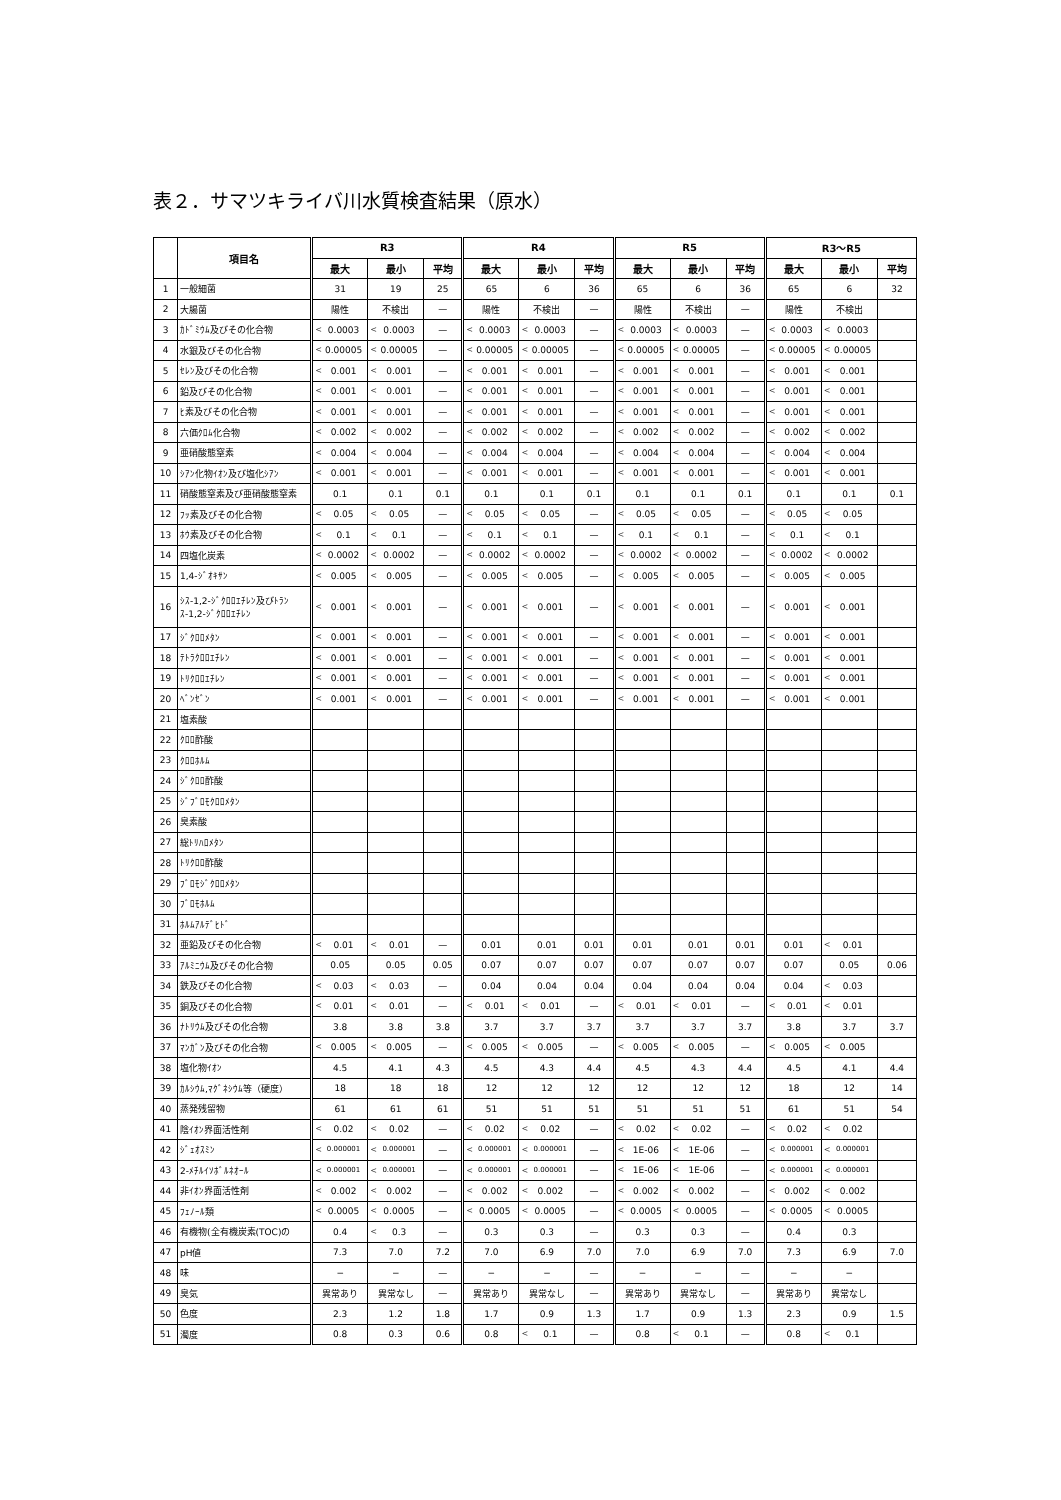表２．サマツキライバ川水質検査結果（原水）
| | 項目名 | R3 | | | R4 | | | R5 | | | R3～R5 | | |
| --- | --- | --- | --- | --- | --- | --- | --- | --- | --- | --- | --- | --- | --- |
| | | 最大 | 最小 | 平均 | 最大 | 最小 | 平均 | 最大 | 最小 | 平均 | 最大 | 最小 | 平均 |
| 1 | 一般細菌 | 31 | 19 | 25 | 65 | 6 | 36 | 65 | 6 | 36 | 65 | 6 | 32 |
| 2 | 大腸菌 | 陽性 | 不検出 | — | 陽性 | 不検出 | — | 陽性 | 不検出 | — | 陽性 | 不検出 | |
| 3 | ｶﾄﾞﾐｳﾑ及びその化合物 | < 0.0003 | < 0.0003 | — | < 0.0003 | < 0.0003 | — | < 0.0003 | < 0.0003 | — | < 0.0003 | < 0.0003 | |
| 4 | 水銀及びその化合物 | < 0.00005 | < 0.00005 | — | < 0.00005 | < 0.00005 | — | < 0.00005 | < 0.00005 | — | < 0.00005 | < 0.00005 | |
| 5 | ｾﾚﾝ及びその化合物 | < 0.001 | < 0.001 | — | < 0.001 | < 0.001 | — | < 0.001 | < 0.001 | — | < 0.001 | < 0.001 | |
| 6 | 鉛及びその化合物 | < 0.001 | < 0.001 | — | < 0.001 | < 0.001 | — | < 0.001 | < 0.001 | — | < 0.001 | < 0.001 | |
| 7 | ﾋ素及びその化合物 | < 0.001 | < 0.001 | — | < 0.001 | < 0.001 | — | < 0.001 | < 0.001 | — | < 0.001 | < 0.001 | |
| 8 | 六価ｸﾛﾑ化合物 | < 0.002 | < 0.002 | — | < 0.002 | < 0.002 | — | < 0.002 | < 0.002 | — | < 0.002 | < 0.002 | |
| 9 | 亜硝酸態窒素 | < 0.004 | < 0.004 | — | < 0.004 | < 0.004 | — | < 0.004 | < 0.004 | — | < 0.004 | < 0.004 | |
| 10 | ｼｱﾝ化物ｲｵﾝ及び塩化ｼｱﾝ | < 0.001 | < 0.001 | — | < 0.001 | < 0.001 | — | < 0.001 | < 0.001 | — | < 0.001 | < 0.001 | |
| 11 | 硝酸態窒素及び亜硝酸態窒素 | 0.1 | 0.1 | 0.1 | 0.1 | 0.1 | 0.1 | 0.1 | 0.1 | 0.1 | 0.1 | 0.1 | 0.1 |
| 12 | ﾌｯ素及びその化合物 | < 0.05 | < 0.05 | — | < 0.05 | < 0.05 | — | < 0.05 | < 0.05 | — | < 0.05 | < 0.05 | |
| 13 | ﾎｳ素及びその化合物 | < 0.1 | < 0.1 | — | < 0.1 | < 0.1 | — | < 0.1 | < 0.1 | — | < 0.1 | < 0.1 | |
| 14 | 四塩化炭素 | < 0.0002 | < 0.0002 | — | < 0.0002 | < 0.0002 | — | < 0.0002 | < 0.0002 | — | < 0.0002 | < 0.0002 | |
| 15 | 1,4-ｼﾞｵｷｻﾝ | < 0.005 | < 0.005 | — | < 0.005 | < 0.005 | — | < 0.005 | < 0.005 | — | < 0.005 | < 0.005 | |
| 16 | ｼｽ-1,2-ｼﾞｸﾛﾛｴﾁﾚﾝ及びﾄﾗﾝｽ-1,2-ｼﾞｸﾛﾛｴﾁﾚﾝ | < 0.001 | < 0.001 | — | < 0.001 | < 0.001 | — | < 0.001 | < 0.001 | — | < 0.001 | < 0.001 | |
| 17 | ｼﾞｸﾛﾛﾒﾀﾝ | < 0.001 | < 0.001 | — | < 0.001 | < 0.001 | — | < 0.001 | < 0.001 | — | < 0.001 | < 0.001 | |
| 18 | ﾃﾄﾗｸﾛﾛｴﾁﾚﾝ | < 0.001 | < 0.001 | — | < 0.001 | < 0.001 | — | < 0.001 | < 0.001 | — | < 0.001 | < 0.001 | |
| 19 | ﾄﾘｸﾛﾛｴﾁﾚﾝ | < 0.001 | < 0.001 | — | < 0.001 | < 0.001 | — | < 0.001 | < 0.001 | — | < 0.001 | < 0.001 | |
| 20 | ﾍﾞﾝｾﾞﾝ | < 0.001 | < 0.001 | — | < 0.001 | < 0.001 | — | < 0.001 | < 0.001 | — | < 0.001 | < 0.001 | |
| 21 | 塩素酸 | | | | | | | | | | | | |
| 22 | ｸﾛﾛ酢酸 | | | | | | | | | | | | |
| 23 | ｸﾛﾛﾎﾙﾑ | | | | | | | | | | | | |
| 24 | ｼﾞｸﾛﾛ酢酸 | | | | | | | | | | | | |
| 25 | ｼﾞﾌﾞﾛﾓｸﾛﾛﾒﾀﾝ | | | | | | | | | | | | |
| 26 | 臭素酸 | | | | | | | | | | | | |
| 27 | 総ﾄﾘﾊﾛﾒﾀﾝ | | | | | | | | | | | | |
| 28 | ﾄﾘｸﾛﾛ酢酸 | | | | | | | | | | | | |
| 29 | ﾌﾞﾛﾓｼﾞｸﾛﾛﾒﾀﾝ | | | | | | | | | | | | |
| 30 | ﾌﾞﾛﾓﾎﾙﾑ | | | | | | | | | | | | |
| 31 | ﾎﾙﾑｱﾙﾃﾞﾋﾄﾞ | | | | | | | | | | | | |
| 32 | 亜鉛及びその化合物 | < 0.01 | < 0.01 | — | 0.01 | 0.01 | 0.01 | 0.01 | 0.01 | 0.01 | 0.01 | < 0.01 | |
| 33 | ｱﾙﾐﾆｳﾑ及びその化合物 | 0.05 | 0.05 | 0.05 | 0.07 | 0.07 | 0.07 | 0.07 | 0.07 | 0.07 | 0.07 | 0.05 | 0.06 |
| 34 | 鉄及びその化合物 | < 0.03 | < 0.03 | — | 0.04 | 0.04 | 0.04 | 0.04 | 0.04 | 0.04 | 0.04 | < 0.03 | |
| 35 | 銅及びその化合物 | < 0.01 | < 0.01 | — | < 0.01 | < 0.01 | — | < 0.01 | < 0.01 | — | < 0.01 | < 0.01 | |
| 36 | ﾅﾄﾘｳﾑ及びその化合物 | 3.8 | 3.8 | 3.8 | 3.7 | 3.7 | 3.7 | 3.7 | 3.7 | 3.7 | 3.8 | 3.7 | 3.7 |
| 37 | ﾏﾝｶﾞﾝ及びその化合物 | < 0.005 | < 0.005 | — | < 0.005 | < 0.005 | — | < 0.005 | < 0.005 | — | < 0.005 | < 0.005 | |
| 38 | 塩化物ｲｵﾝ | 4.5 | 4.1 | 4.3 | 4.5 | 4.3 | 4.4 | 4.5 | 4.3 | 4.4 | 4.5 | 4.1 | 4.4 |
| 39 | ｶﾙｼｳﾑ,ﾏｸﾞﾈｼｳﾑ等（硬度） | 18 | 18 | 18 | 12 | 12 | 12 | 12 | 12 | 12 | 18 | 12 | 14 |
| 40 | 蒸発残留物 | 61 | 61 | 61 | 51 | 51 | 51 | 51 | 51 | 51 | 61 | 51 | 54 |
| 41 | 陰ｲｵﾝ界面活性剤 | < 0.02 | < 0.02 | — | < 0.02 | < 0.02 | — | < 0.02 | < 0.02 | — | < 0.02 | < 0.02 | |
| 42 | ｼﾞｪｵｽﾐﾝ | < 0.000001 | < 0.000001 | — | < 0.000001 | < 0.000001 | — | < 1E-06 | < 1E-06 | — | < 0.000001 | < 0.000001 | |
| 43 | 2-ﾒﾁﾙｲｿﾎﾞﾙﾈｵｰﾙ | < 0.000001 | < 0.000001 | — | < 0.000001 | < 0.000001 | — | < 1E-06 | < 1E-06 | — | < 0.000001 | < 0.000001 | |
| 44 | 非ｲｵﾝ界面活性剤 | < 0.002 | < 0.002 | — | < 0.002 | < 0.002 | — | < 0.002 | < 0.002 | — | < 0.002 | < 0.002 | |
| 45 | ﾌｪﾉｰﾙ類 | < 0.0005 | < 0.0005 | — | < 0.0005 | < 0.0005 | — | < 0.0005 | < 0.0005 | — | < 0.0005 | < 0.0005 | |
| 46 | 有機物(全有機炭素(TOC)の | 0.4 | < 0.3 | — | 0.3 | 0.3 | — | 0.3 | 0.3 | — | 0.4 | 0.3 | |
| 47 | pH値 | 7.3 | 7.0 | 7.2 | 7.0 | 6.9 | 7.0 | 7.0 | 6.9 | 7.0 | 7.3 | 6.9 | 7.0 |
| 48 | 味 | − | − | — | − | − | — | − | − | — | − | − | |
| 49 | 臭気 | 異常あり | 異常なし | — | 異常あり | 異常なし | — | 異常あり | 異常なし | — | 異常あり | 異常なし | |
| 50 | 色度 | 2.3 | 1.2 | 1.8 | 1.7 | 0.9 | 1.3 | 1.7 | 0.9 | 1.3 | 2.3 | 0.9 | 1.5 |
| 51 | 濁度 | 0.8 | 0.3 | 0.6 | 0.8 | < 0.1 | — | 0.8 | < 0.1 | — | 0.8 | < 0.1 | |